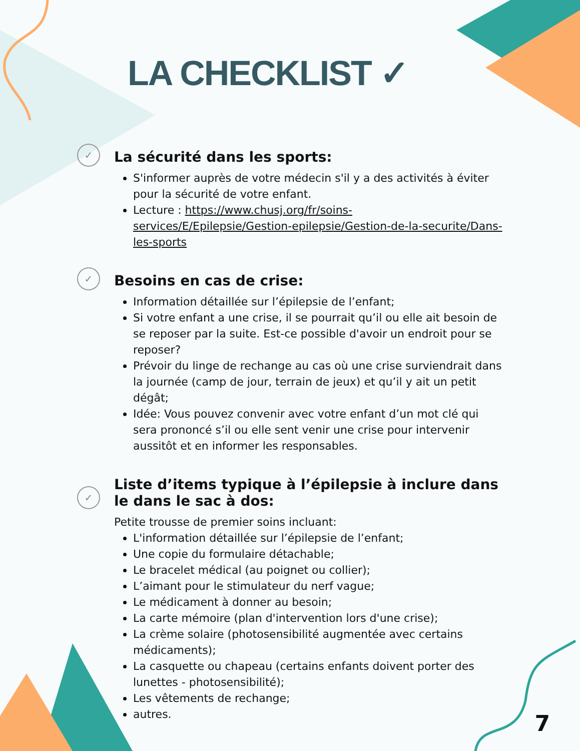LA CHECKLIST ✓
✓
La sécurité dans les sports:
S'informer auprès de votre médecin s'il y a des activités à éviter pour la sécurité de votre enfant.
Lecture : https://www.chusj.org/fr/soins-services/E/Epilepsie/Gestion-epilepsie/Gestion-de-la-securite/Dans-les-sports
✓
Besoins en cas de crise:
Information détaillée sur l’épilepsie de l’enfant;
Si votre enfant a une crise, il se pourrait qu’il ou elle ait besoin de se reposer par la suite. Est-ce possible d'avoir un endroit pour se reposer?
Prévoir du linge de rechange au cas où une crise surviendrait dans la journée (camp de jour, terrain de jeux) et qu’il y ait un petit dégât;
Idée: Vous pouvez convenir avec votre enfant d’un mot clé qui sera prononcé s’il ou elle sent venir une crise pour intervenir aussitôt et en informer les responsables.
✓
Liste d’items typique à l’épilepsie à inclure dans le dans le sac à dos:
Petite trousse de premier soins incluant:
L'information détaillée sur l’épilepsie de l’enfant;
Une copie du formulaire détachable;
Le bracelet médical (au poignet ou collier);
L’aimant pour le stimulateur du nerf vague;
Le médicament à donner au besoin;
La carte mémoire (plan d'intervention lors d'une crise);
La crème solaire (photosensibilité augmentée avec certains médicaments);
La casquette ou chapeau (certains enfants doivent porter des lunettes - photosensibilité);
Les vêtements de rechange;
autres.
7